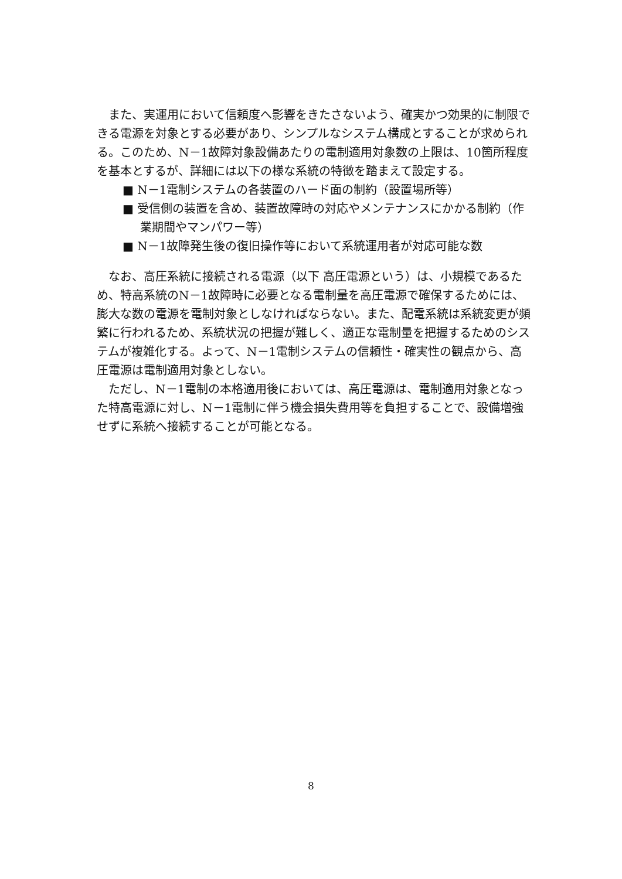また、実運用において信頼度へ影響をきたさないよう、確実かつ効果的に制限できる電源を対象とする必要があり、シンプルなシステム構成とすることが求められる。このため、N－1故障対象設備あたりの電制適用対象数の上限は、10箇所程度を基本とするが、詳細には以下の様な系統の特徴を踏まえて設定する。
■ N－1電制システムの各装置のハード面の制約（設置場所等）
■ 受信側の装置を含め、装置故障時の対応やメンテナンスにかかる制約（作業期間やマンパワー等）
■ N－1故障発生後の復旧操作等において系統運用者が対応可能な数
なお、高圧系統に接続される電源（以下 高圧電源という）は、小規模であるため、特高系統のN－1故障時に必要となる電制量を高圧電源で確保するためには、膨大な数の電源を電制対象としなければならない。また、配電系統は系統変更が頻繁に行われるため、系統状況の把握が難しく、適正な電制量を把握するためのシステムが複雑化する。よって、N－1電制システムの信頼性・確実性の観点から、高圧電源は電制適用対象としない。
ただし、N－1電制の本格適用後においては、高圧電源は、電制適用対象となった特高電源に対し、N－1電制に伴う機会損失費用等を負担することで、設備増強せずに系統へ接続することが可能となる。
8